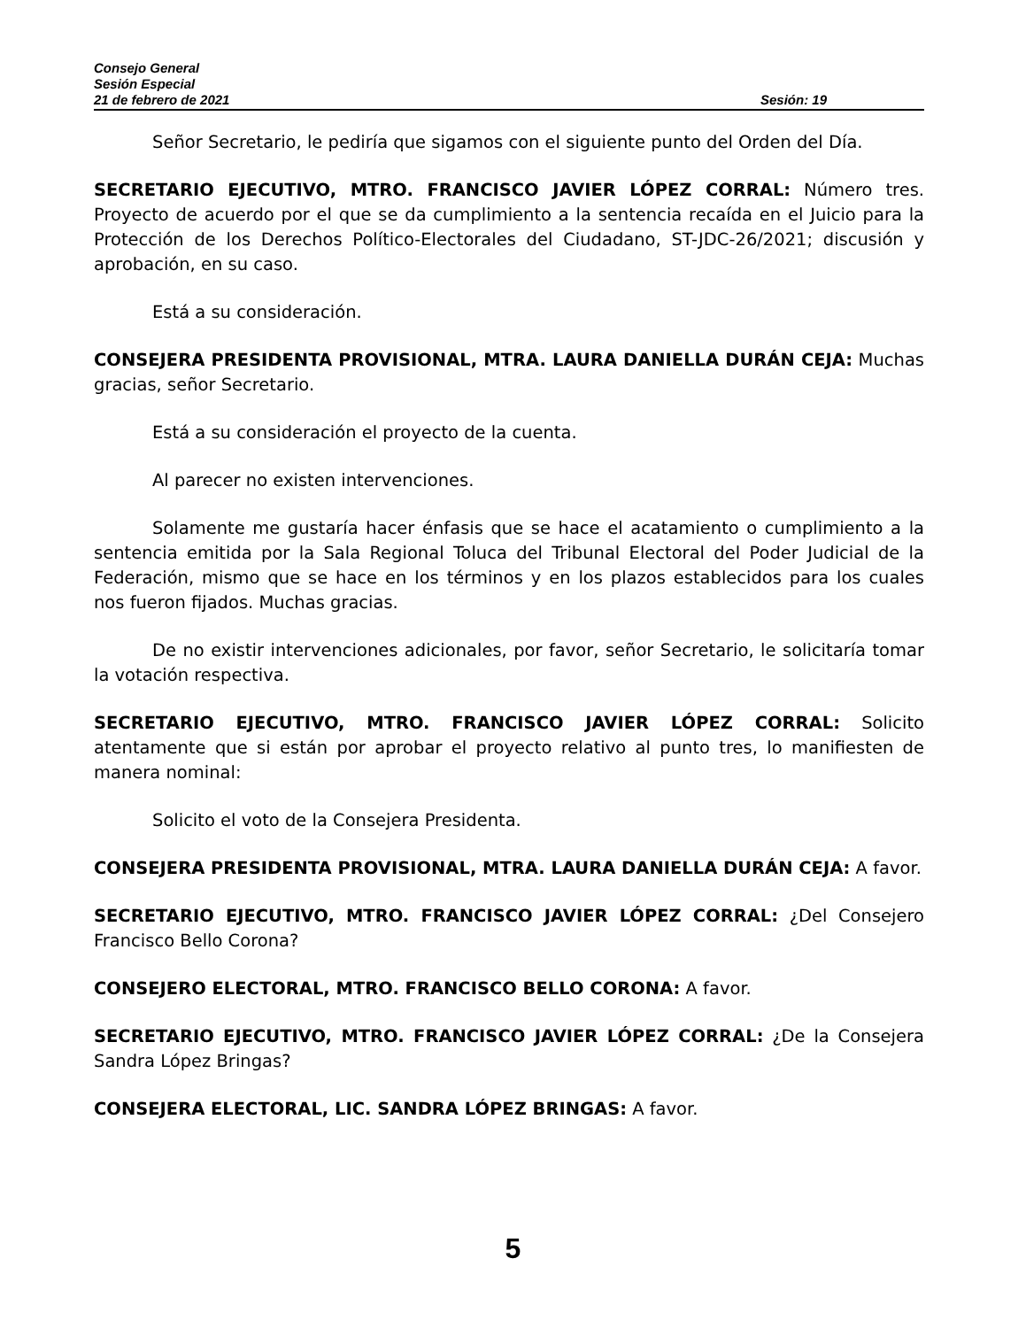Consejo General
Sesión Especial
21 de febrero de 2021 Sesión: 19
Señor Secretario, le pediría que sigamos con el siguiente punto del Orden del Día.
SECRETARIO EJECUTIVO, MTRO. FRANCISCO JAVIER LÓPEZ CORRAL: Número tres. Proyecto de acuerdo por el que se da cumplimiento a la sentencia recaída en el Juicio para la Protección de los Derechos Político-Electorales del Ciudadano, ST-JDC-26/2021; discusión y aprobación, en su caso.
Está a su consideración.
CONSEJERA PRESIDENTA PROVISIONAL, MTRA. LAURA DANIELLA DURÁN CEJA: Muchas gracias, señor Secretario.
Está a su consideración el proyecto de la cuenta.
Al parecer no existen intervenciones.
Solamente me gustaría hacer énfasis que se hace el acatamiento o cumplimiento a la sentencia emitida por la Sala Regional Toluca del Tribunal Electoral del Poder Judicial de la Federación, mismo que se hace en los términos y en los plazos establecidos para los cuales nos fueron fijados. Muchas gracias.
De no existir intervenciones adicionales, por favor, señor Secretario, le solicitaría tomar la votación respectiva.
SECRETARIO EJECUTIVO, MTRO. FRANCISCO JAVIER LÓPEZ CORRAL: Solicito atentamente que si están por aprobar el proyecto relativo al punto tres, lo manifiesten de manera nominal:
Solicito el voto de la Consejera Presidenta.
CONSEJERA PRESIDENTA PROVISIONAL, MTRA. LAURA DANIELLA DURÁN CEJA: A favor.
SECRETARIO EJECUTIVO, MTRO. FRANCISCO JAVIER LÓPEZ CORRAL: ¿Del Consejero Francisco Bello Corona?
CONSEJERO ELECTORAL, MTRO. FRANCISCO BELLO CORONA: A favor.
SECRETARIO EJECUTIVO, MTRO. FRANCISCO JAVIER LÓPEZ CORRAL: ¿De la Consejera Sandra López Bringas?
CONSEJERA ELECTORAL, LIC. SANDRA LÓPEZ BRINGAS: A favor.
5